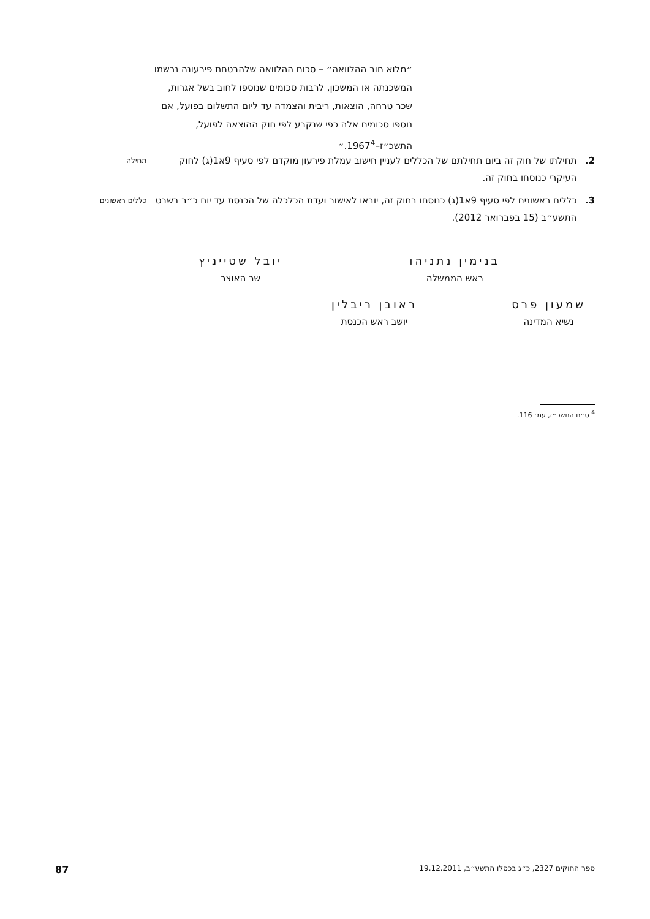״מלוא חוב ההלוואה״ – סכום ההלוואה שלהבטחת פירעונה נרשמו המשכנתה או המשכון, לרבות סכומים שנוספו לחוב בשל אגרות, שכר טרחה, הוצאות, ריבית והצמדה עד ליום התשלום בפועל, אם נוספו סכומים אלה כפי שנקבע לפי חוק ההוצאה לפועל, התשכ״ז–1967<sup>4</sup>.״
2. תחילתו של חוק זה ביום תחילתם של הכללים לעניין חישוב עמלת פירעון מוקדם לפי סעיף 9א1(ג) לחוק העיקרי כנוסחו בחוק זה.
תחילה
3. כללים ראשונים לפי סעיף 9א1(ג) כנוסחו בחוק זה, יובאו לאישור ועדת הכלכלה של הכנסת עד יום כ״ב בשבט התשע״ב (15 בפברואר 2012).
כללים ראשונים
בנימין נתניהו
ראש הממשלה
יובל שטייניץ
שר האוצר
שמעון פרס
נשיא המדינה
ראובן ריבלין
יושב ראש הכנסת
<sup>4</sup> ס״ח התשכ״ז, עמ׳ 116.
ספר החוקים 2327, כ״ג בכסלו התשע״ב, 19.12.2011 87